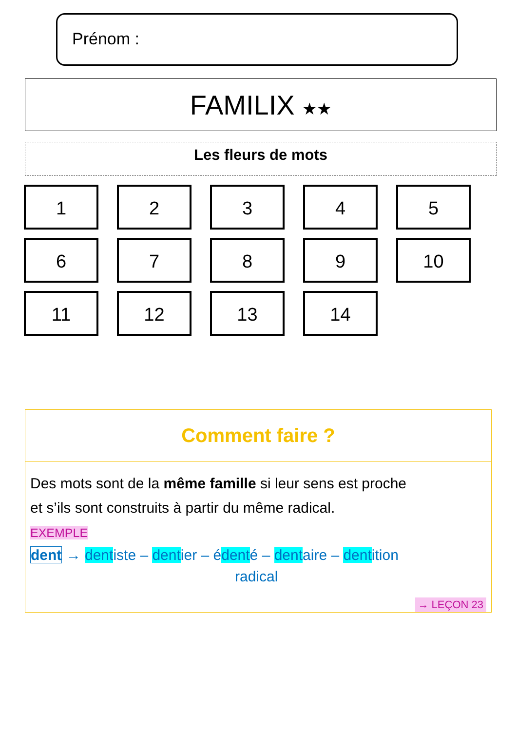Prénom :
FAMILIX ★★
Les fleurs de mots
1
2
3
4
5
6
7
8
9
10
11
12
13
14
Comment faire ?
Des mots sont de la même famille si leur sens est proche
et s’ils sont construits à partir du même radical.
EXEMPLE
dent → dentiste – dentier – édenté – dentaire – dentition
radical
→ LEÇON 23